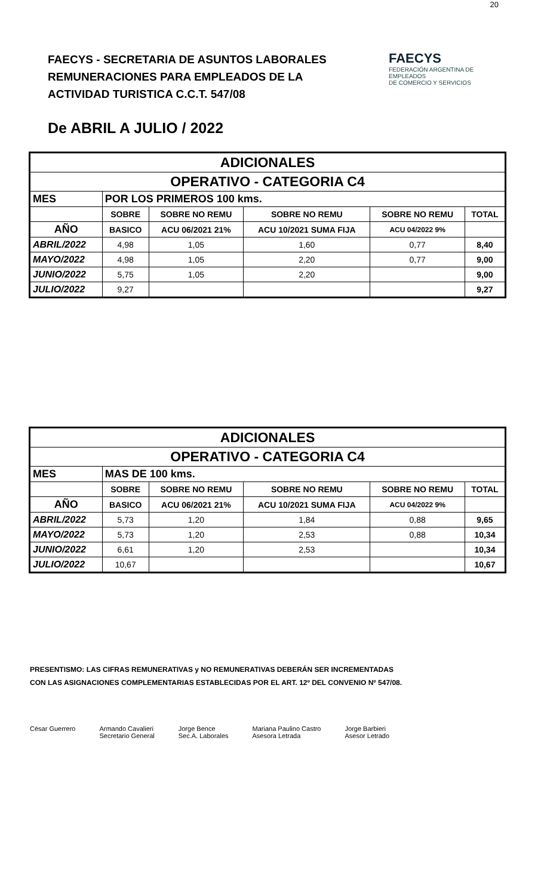20
FAECYS - SECRETARIA DE ASUNTOS LABORALES
REMUNERACIONES PARA EMPLEADOS DE LA
ACTIVIDAD TURISTICA C.C.T. 547/08
FAECYS
FEDERACIÓN ARGENTINA DE EMPLEADOS
DE COMERCIO Y SERVICIOS
De ABRIL A JULIO / 2022
| ADICIONALES | | | | | |
| OPERATIVO - CATEGORIA C4 | | | | | |
| MES | POR LOS PRIMEROS 100 kms. | | | | |
| | SOBRE | SOBRE NO REMU | SOBRE NO REMU | SOBRE NO REMU | TOTAL |
| AÑO | BASICO | ACU 06/2021 21% | ACU 10/2021 SUMA FIJA | ACU 04/2022 9% | |
| ABRIL/2022 | 4,98 | 1,05 | 1,60 | 0,77 | 8,40 |
| MAYO/2022 | 4,98 | 1,05 | 2,20 | 0,77 | 9,00 |
| JUNIO/2022 | 5,75 | 1,05 | 2,20 | | 9,00 |
| JULIO/2022 | 9,27 | | | | 9,27 |
| ADICIONALES | | | | | |
| OPERATIVO - CATEGORIA C4 | | | | | |
| MES | MAS DE 100 kms. | | | | |
| | SOBRE | SOBRE NO REMU | SOBRE NO REMU | SOBRE NO REMU | TOTAL |
| AÑO | BASICO | ACU 06/2021 21% | ACU 10/2021 SUMA FIJA | ACU 04/2022 9% | |
| ABRIL/2022 | 5,73 | 1,20 | 1,84 | 0,88 | 9,65 |
| MAYO/2022 | 5,73 | 1,20 | 2,53 | 0,88 | 10,34 |
| JUNIO/2022 | 6,61 | 1,20 | 2,53 | | 10,34 |
| JULIO/2022 | 10,67 | | | | 10,67 |
PRESENTISMO: LAS CIFRAS REMUNERATIVAS y NO REMUNERATIVAS DEBERÁN SER INCREMENTADAS
CON LAS ASIGNACIONES COMPLEMENTARIAS ESTABLECIDAS POR EL ART. 12º DEL CONVENIO Nº 547/08.
César Guerrero Armando Cavalieri
Secretario General
Jorge Bence
Sec.A. Laborales
Mariana Paulino Castro
Asesora Letrada
Jorge Barbieri
Asesor Letrado